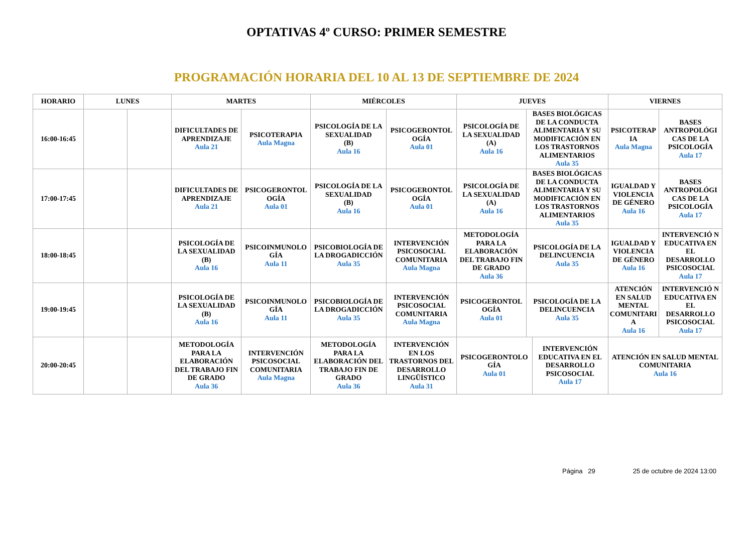OPTATIVAS 4º CURSO: PRIMER SEMESTRE
PROGRAMACIÓN HORARIA DEL 10 AL 13 DE SEPTIEMBRE DE 2024
| HORARIO | LUNES | | MARTES | | MIÉRCOLES | | JUEVES | | | VIERNES | |
| --- | --- | --- | --- | --- | --- | --- | --- | --- | --- | --- | --- |
| 16:00-16:45 | | | DIFICULTADES DE APRENDIZAJE Aula 21 | PSICOTERAPIA Aula Magna | PSICOLOGÍA DE LA SEXUALIDAD (B) Aula 16 | PSICOGERONTOL OGÍA Aula 01 | PSICOLOGÍA DE LA SEXUALIDAD (A) Aula 16 | BASES BIOLÓGICAS DE LA CONDUCTA ALIMENTARIA Y SU MODIFICACIÓN EN LOS TRASTORNOS ALIMENTARIOS Aula 35 | | PSICOTERAP IA Aula Magna | BASES ANTROPOLÓGI CAS DE LA PSICOLOGÍA Aula 17 |
| 17:00-17:45 | | | DIFICULTADES DE APRENDIZAJE Aula 21 | PSICOGERONTOL OGÍA Aula 01 | PSICOLOGÍA DE LA SEXUALIDAD (B) Aula 16 | PSICOGERONTOL OGÍA Aula 01 | PSICOLOGÍA DE LA SEXUALIDAD (A) Aula 16 | BASES BIOLÓGICAS DE LA CONDUCTA ALIMENTARIA Y SU MODIFICACIÓN EN LOS TRASTORNOS ALIMENTARIOS Aula 35 | | IGUALDAD Y VIOLENCIA DE GÉNERO Aula 16 | BASES ANTROPOLÓGI CAS DE LA PSICOLOGÍA Aula 17 |
| 18:00-18:45 | | | PSICOLOGÍA DE LA SEXUALIDAD (B) Aula 16 | PSICOINMUNOLO GÍA Aula 11 | PSICOBIOLOGÍA DE LA DROGADICCIÓN Aula 35 | INTERVENCIÓN PSICOSOCIAL COMUNITARIA Aula Magna | METODOLOGÍA PARA LA ELABORACIÓN DEL TRABAJO FIN DE GRADO Aula 36 | PSICOLOGÍA DE LA DELINCUENCIA Aula 35 | | IGUALDAD Y VIOLENCIA DE GÉNERO Aula 16 | INTERVENCIÓ N EDUCATIVA EN EL DESARROLLO PSICOSOCIAL Aula 17 |
| 19:00-19:45 | | | PSICOLOGÍA DE LA SEXUALIDAD (B) Aula 16 | PSICOINMUNOLO GÍA Aula 11 | PSICOBIOLOGÍA DE LA DROGADICCIÓN Aula 35 | INTERVENCIÓN PSICOSOCIAL COMUNITARIA Aula Magna | PSICOGERONTOL OGÍA Aula 01 | PSICOLOGÍA DE LA DELINCUENCIA Aula 35 | | ATENCIÓN EN SALUD MENTAL COMUNITARI A Aula 16 | INTERVENCIÓ N EDUCATIVA EN EL DESARROLLO PSICOSOCIAL Aula 17 |
| 20:00-20:45 | | | METODOLOGÍA PARA LA ELABORACIÓN DEL TRABAJO FIN DE GRADO Aula 36 | INTERVENCIÓN PSICOSOCIAL COMUNITARIA Aula Magna | METODOLOGÍA PARA LA ELABORACIÓN DEL TRABAJO FIN DE GRADO Aula 36 | INTERVENCIÓN EN LOS TRASTORNOS DEL DESARROLLO LINGÜÍSTICO Aula 31 | PSICOGERONTOLO GÍA Aula 01 | | INTERVENCIÓN EDUCATIVA EN EL DESARROLLO PSICOSOCIAL Aula 17 | ATENCIÓN EN SALUD MENTAL COMUNITARIA Aula 16 | |
Página 29 25 de octubre de 2024 13:00